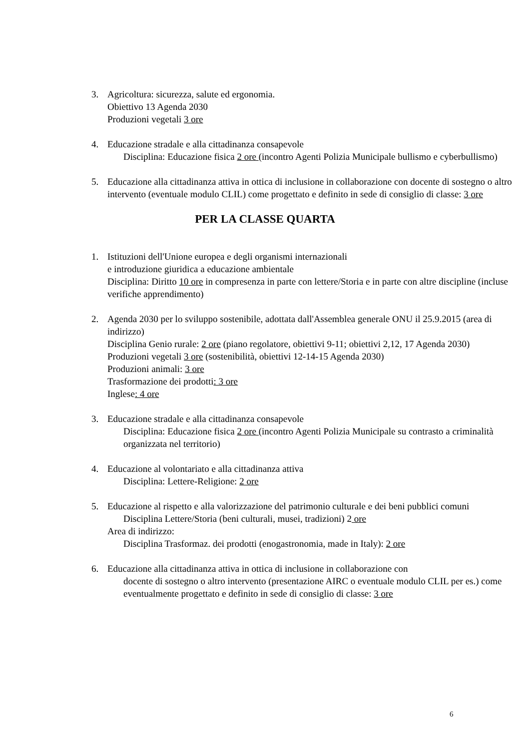3. Agricoltura: sicurezza, salute ed ergonomia.
Obiettivo 13 Agenda 2030
Produzioni vegetali 3 ore
4. Educazione stradale e alla cittadinanza consapevole
Disciplina: Educazione fisica 2 ore (incontro Agenti Polizia Municipale bullismo e cyberbullismo)
5. Educazione alla cittadinanza attiva in ottica di inclusione in collaborazione con docente di sostegno o altro intervento (eventuale modulo CLIL) come progettato e definito in sede di consiglio di classe: 3 ore
PER LA CLASSE QUARTA
1. Istituzioni dell'Unione europea e degli organismi internazionali
e introduzione giuridica a educazione ambientale
Disciplina: Diritto 10 ore in compresenza in parte con lettere/Storia e in parte con altre discipline (incluse verifiche apprendimento)
2. Agenda 2030 per lo sviluppo sostenibile, adottata dall'Assemblea generale ONU il 25.9.2015 (area di indirizzo)
Disciplina Genio rurale: 2 ore (piano regolatore, obiettivi 9-11; obiettivi 2,12, 17 Agenda 2030)
Produzioni vegetali 3 ore (sostenibilità, obiettivi 12-14-15 Agenda 2030)
Produzioni animali: 3 ore
Trasformazione dei prodotti: 3 ore
Inglese: 4 ore
3. Educazione stradale e alla cittadinanza consapevole
Disciplina: Educazione fisica 2 ore (incontro Agenti Polizia Municipale su contrasto a criminalità organizzata nel territorio)
4. Educazione al volontariato e alla cittadinanza attiva
Disciplina: Lettere-Religione: 2 ore
5. Educazione al rispetto e alla valorizzazione del patrimonio culturale e dei beni pubblici comuni
Disciplina Lettere/Storia (beni culturali, musei, tradizioni) 2 ore
Area di indirizzo:
Disciplina Trasformaz. dei prodotti (enogastronomia, made in Italy): 2 ore
6. Educazione alla cittadinanza attiva in ottica di inclusione in collaborazione con
docente di sostegno o altro intervento (presentazione AIRC o eventuale modulo CLIL per es.) come eventualmente progettato e definito in sede di consiglio di classe: 3 ore
6